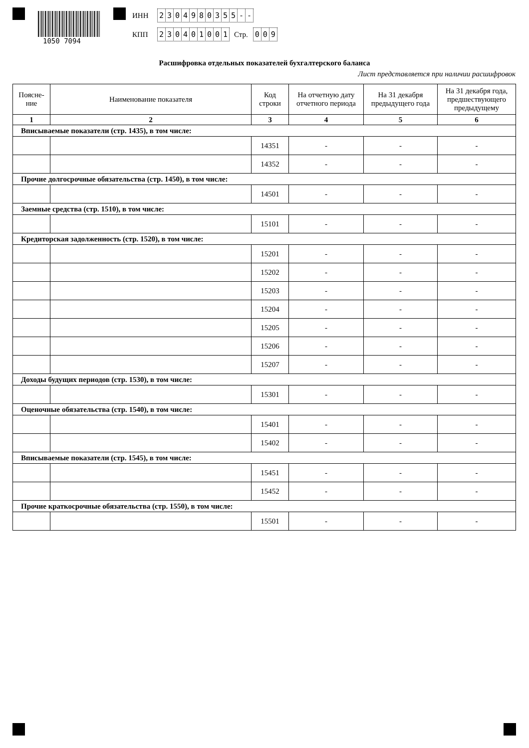1050 7094
ИНН 2304980355 - -
КПП 230401001 Стр. 0 0 9
Расшифровка отдельных показателей бухгалтерского баланса
Лист представляется при наличии расшифровок
| Поясне- ние | Наименование показателя | Код строки | На отчетную дату отчетного периода | На 31 декабря предыдущего года | На 31 декабря года, предшествующего предыдущему |
| --- | --- | --- | --- | --- | --- |
| 1 | 2 | 3 | 4 | 5 | 6 |
| Вписываемые показатели (стр. 1435), в том числе: | | | | | |
| | | 14351 | - | - | - |
| | | 14352 | - | - | - |
| Прочие долгосрочные обязательства (стр. 1450), в том числе: | | | | | |
| | | 14501 | - | - | - |
| Заемные средства (стр. 1510), в том числе: | | | | | |
| | | 15101 | - | - | - |
| Кредиторская задолженность (стр. 1520), в том числе: | | | | | |
| | | 15201 | - | - | - |
| | | 15202 | - | - | - |
| | | 15203 | - | - | - |
| | | 15204 | - | - | - |
| | | 15205 | - | - | - |
| | | 15206 | - | - | - |
| | | 15207 | - | - | - |
| Доходы будущих периодов (стр. 1530), в том числе: | | | | | |
| | | 15301 | - | - | - |
| Оценочные обязательства (стр. 1540), в том числе: | | | | | |
| | | 15401 | - | - | - |
| | | 15402 | - | - | - |
| Вписываемые показатели (стр. 1545), в том числе: | | | | | |
| | | 15451 | - | - | - |
| | | 15452 | - | - | - |
| Прочие краткосрочные обязательства (стр. 1550), в том числе: | | | | | |
| | | 15501 | - | - | - |